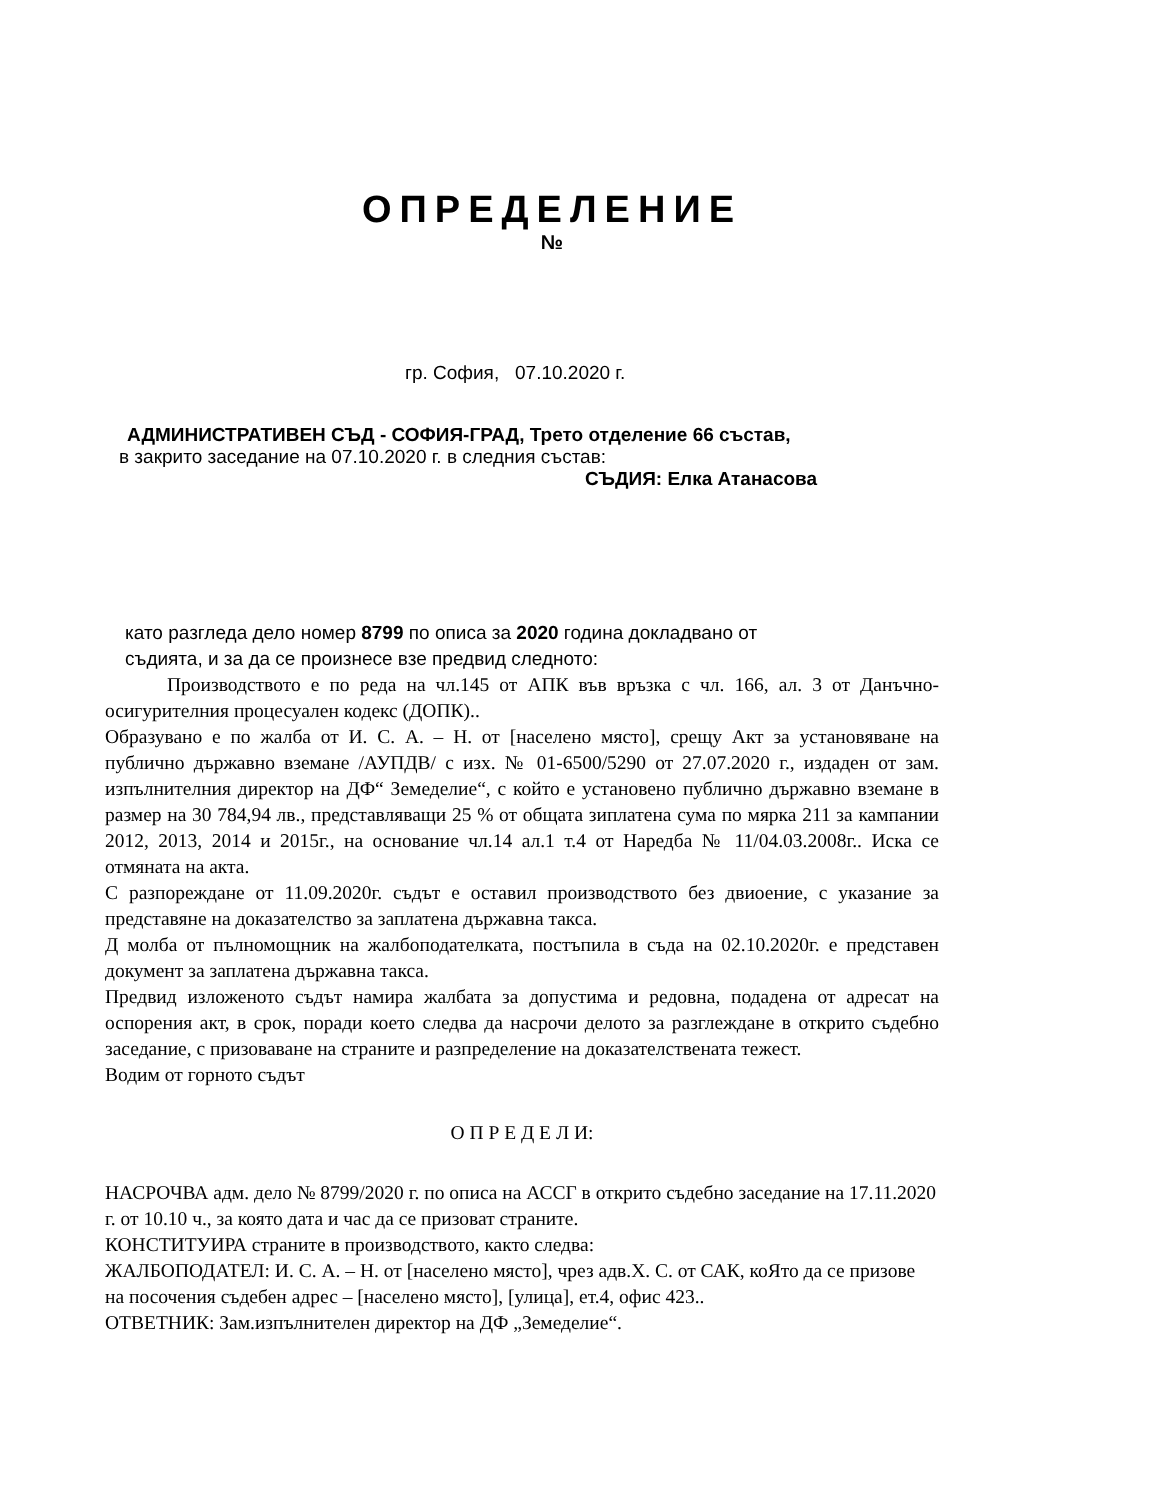ОПРЕДЕЛЕНИЕ
№
гр. София, 07.10.2020 г.
АДМИНИСТРАТИВЕН СЪД - СОФИЯ-ГРАД, Трето отделение 66 състав,
в закрито заседание на 07.10.2020 г. в следния състав:
СЪДИЯ: Елка Атанасова
като разгледа дело номер 8799 по описа за 2020 година докладвано от
съдията, и за да се произнесе взе предвид следното:
Производството е по реда на чл.145 от АПК във връзка с чл. 166, ал. 3 от Данъчно- осигурителния процесуален кодекс (ДОПК)..
Образувано е по жалба от И. С. А. – Н. от [населено място], срещу Акт за установяване на публично държавно вземане /АУПДВ/ с изх. № 01-6500/5290 от 27.07.2020 г., издаден от зам. изпълнителния директор на ДФ“ Земеделие“, с който е установено публично държавно вземане в размер на 30 784,94 лв., представляващи 25 % от общата зиплатена сума по мярка 211 за кампании 2012, 2013, 2014 и 2015г., на основание чл.14 ал.1 т.4 от Наредба № 11/04.03.2008г.. Иска се отмяната на акта.
С разпореждане от 11.09.2020г. съдът е оставил производството без двиоение, с указание за представяне на доказателство за заплатена държавна такса.
Д молба от пълномощник на жалбоподателката, постъпила в съда на 02.10.2020г. е представен документ за заплатена държавна такса.
Предвид изложеното съдът намира жалбата за допустима и редовна, подадена от адресат на оспорения акт, в срок, поради което следва да насрочи делото за разглеждане в открито съдебно заседание, с призоваване на страните и разпределение на доказателствената тежест.
Водим от горното съдът
О П Р Е Д Е Л И:
НАСРОЧВА адм. дело № 8799/2020 г. по описа на АССГ в открито съдебно заседание на 17.11.2020 г. от 10.10 ч., за която дата и час да се призоват страните.
КОНСТИТУИРА страните в производството, както следва:
ЖАЛБОПОДАТЕЛ: И. С. А. – Н. от [населено място], чрез адв.Х. С. от САК, коЯто да се призове на посочения съдебен адрес – [населено място], [улица], ет.4, офис 423..
ОТВЕТНИК: Зам.изпълнителен директор на ДФ „Земеделие“.